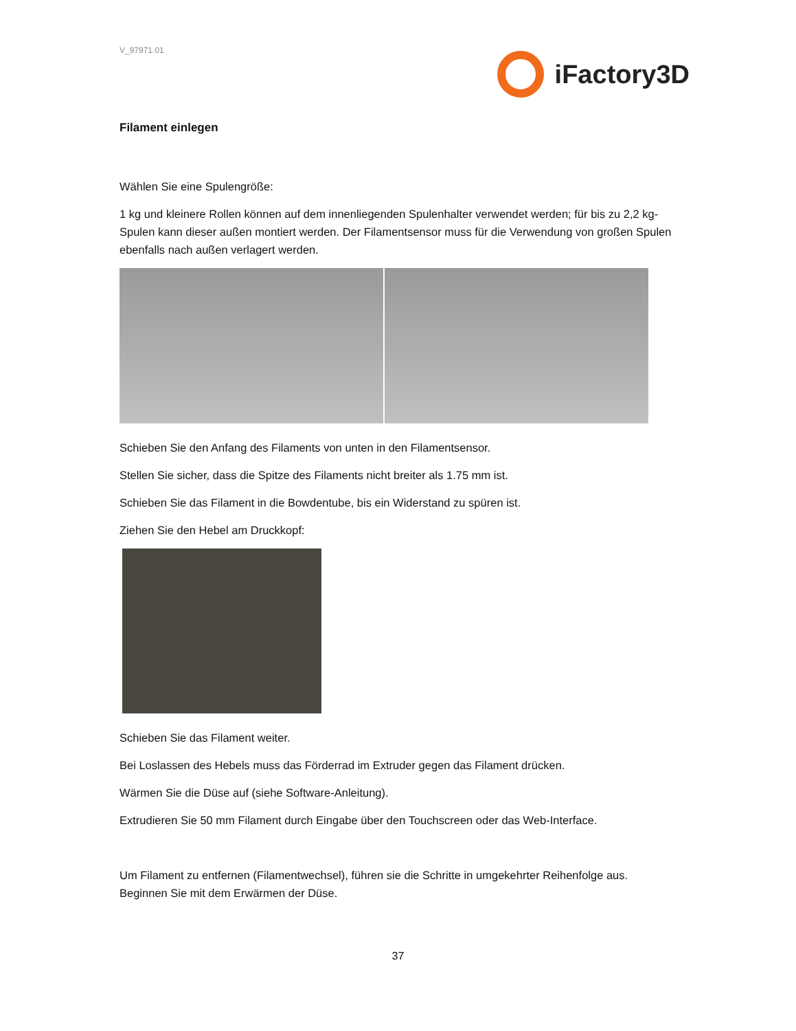V_97971.01
iFactory3D
Filament einlegen
Wählen Sie eine Spulengröße:
1 kg und kleinere Rollen können auf dem innenliegenden Spulenhalter verwendet werden; für bis zu 2,2 kg-Spulen kann dieser außen montiert werden. Der Filamentsensor muss für die Verwendung von großen Spulen ebenfalls nach außen verlagert werden.
Schieben Sie den Anfang des Filaments von unten in den Filamentsensor.
Stellen Sie sicher, dass die Spitze des Filaments nicht breiter als 1.75 mm ist.
Schieben Sie das Filament in die Bowdentube, bis ein Widerstand zu spüren ist.
Ziehen Sie den Hebel am Druckkopf:
Schieben Sie das Filament weiter.
Bei Loslassen des Hebels muss das Förderrad im Extruder gegen das Filament drücken.
Wärmen Sie die Düse auf (siehe Software-Anleitung).
Extrudieren Sie 50 mm Filament durch Eingabe über den Touchscreen oder das Web-Interface.
Um Filament zu entfernen (Filamentwechsel), führen sie die Schritte in umgekehrter Reihenfolge aus. Beginnen Sie mit dem Erwärmen der Düse.
37